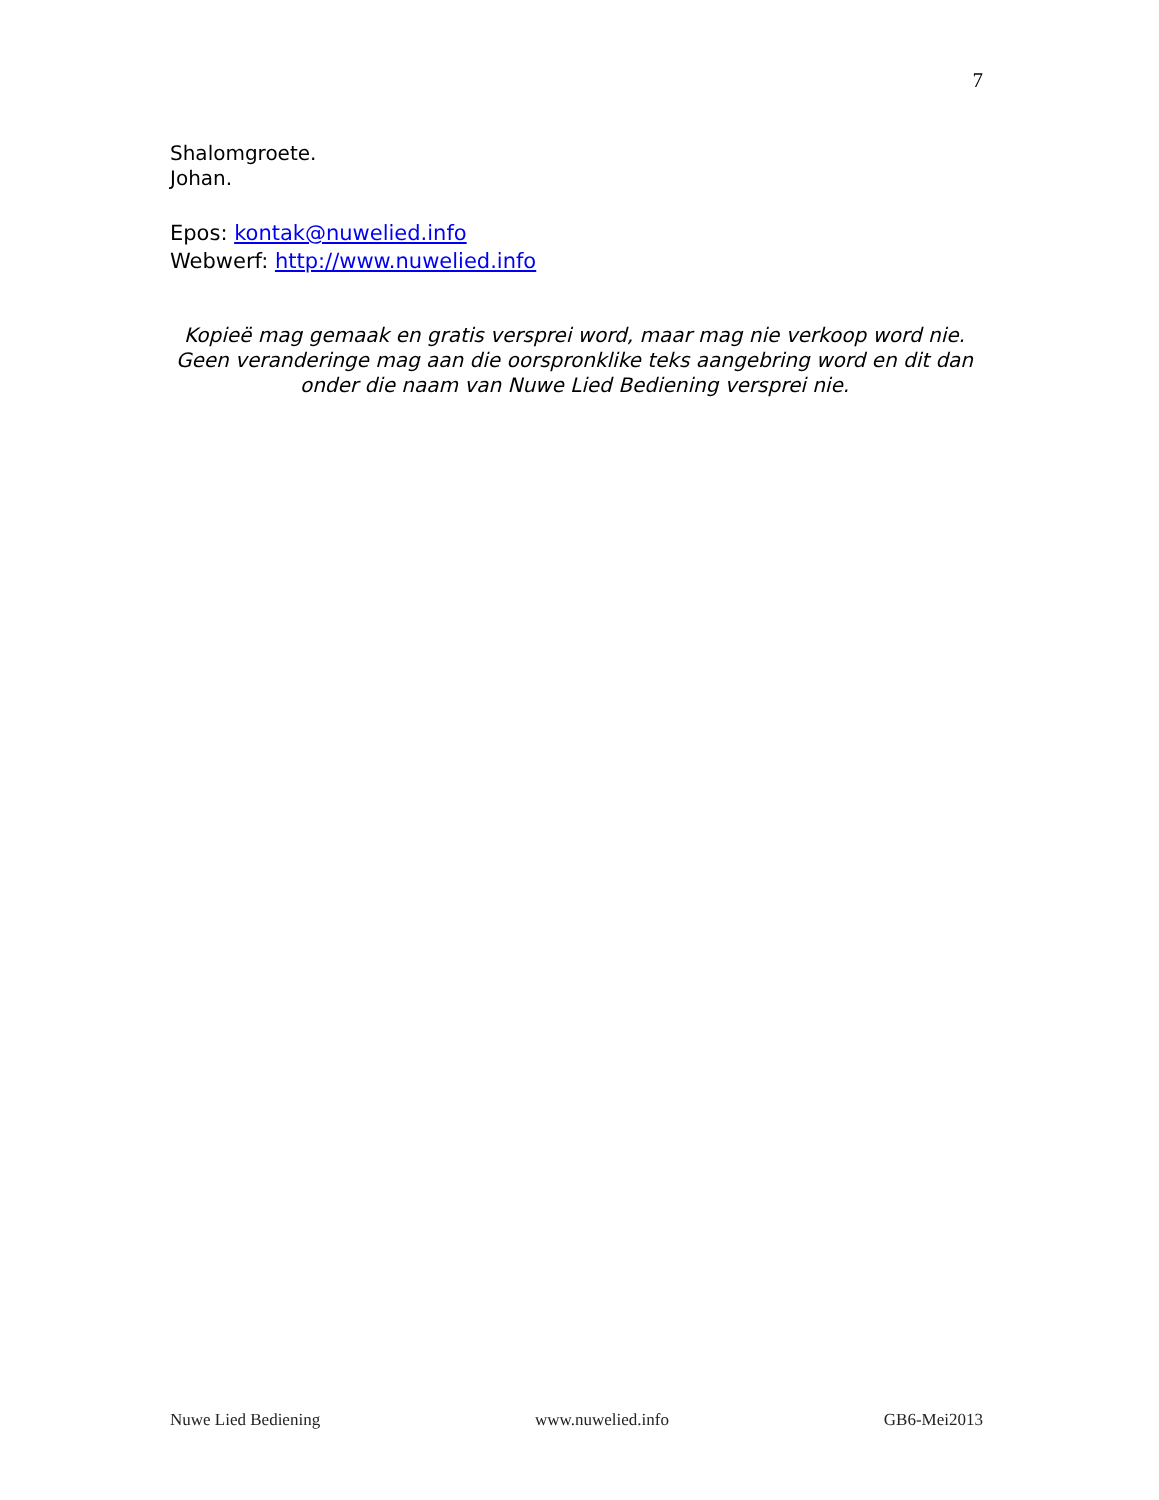7
Shalomgroete.
Johan.
Epos: kontak@nuwelied.info
Webwerf: http://www.nuwelied.info
Kopieë mag gemaak en gratis versprei word, maar mag nie verkoop word nie. Geen veranderinge mag aan die oorspronklike teks aangebring word en dit dan onder die naam van Nuwe Lied Bediening versprei nie.
Nuwe Lied Bediening www.nuwelied.info GB6-Mei2013